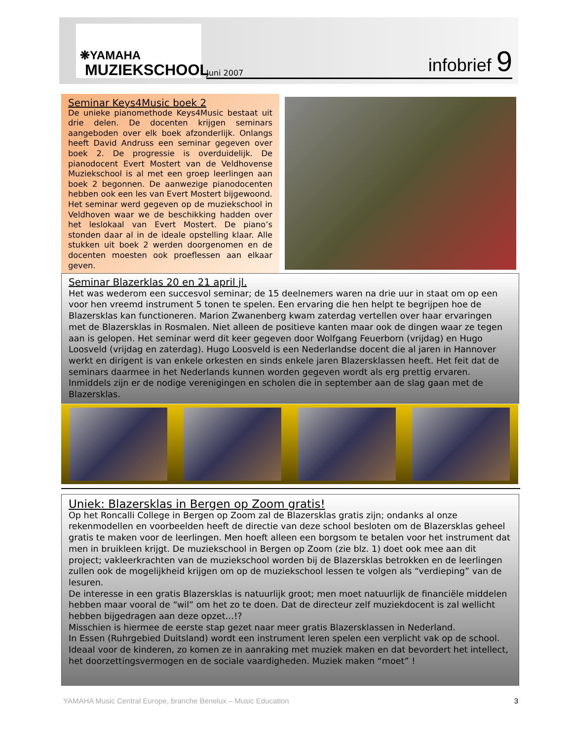❋YAMAHA
MUZIEKSCHOOL
Juni 2007 infobrief 9
Seminar Keys4Music boek 2
De unieke pianomethode Keys4Music bestaat uit drie delen. De docenten krijgen seminars aangeboden over elk boek afzonderlijk. Onlangs heeft David Andruss een seminar gegeven over boek 2. De progressie is overduidelijk. De pianodocent Evert Mostert van de Veldhovense Muziekschool is al met een groep leerlingen aan boek 2 begonnen. De aanwezige pianodocenten hebben ook een les van Evert Mostert bijgewoond. Het seminar werd gegeven op de muziekschool in Veldhoven waar we de beschikking hadden over het leslokaal van Evert Mostert. De piano’s stonden daar al in de ideale opstelling klaar. Alle stukken uit boek 2 werden doorgenomen en de docenten moesten ook proeflessen aan elkaar geven.
Seminar Blazerklas 20 en 21 april jl.
Het was wederom een succesvol seminar; de 15 deelnemers waren na drie uur in staat om op een voor hen vreemd instrument 5 tonen te spelen. Een ervaring die hen helpt te begrijpen hoe de Blazersklas kan functioneren. Marion Zwanenberg kwam zaterdag vertellen over haar ervaringen met de Blazersklas in Rosmalen. Niet alleen de positieve kanten maar ook de dingen waar ze tegen aan is gelopen. Het seminar werd dit keer gegeven door Wolfgang Feuerborn (vrijdag) en Hugo Loosveld (vrijdag en zaterdag). Hugo Loosveld is een Nederlandse docent die al jaren in Hannover werkt en dirigent is van enkele orkesten en sinds enkele jaren Blazersklassen heeft. Het feit dat de seminars daarmee in het Nederlands kunnen worden gegeven wordt als erg prettig ervaren.
Inmiddels zijn er de nodige verenigingen en scholen die in september aan de slag gaan met de Blazersklas.
Uniek: Blazersklas in Bergen op Zoom gratis!
Op het Roncalli College in Bergen op Zoom zal de Blazersklas gratis zijn; ondanks al onze rekenmodellen en voorbeelden heeft de directie van deze school besloten om de Blazersklas geheel gratis te maken voor de leerlingen. Men hoeft alleen een borgsom te betalen voor het instrument dat men in bruikleen krijgt. De muziekschool in Bergen op Zoom (zie blz. 1) doet ook mee aan dit project; vakleerkrachten van de muziekschool worden bij de Blazersklas betrokken en de leerlingen zullen ook de mogelijkheid krijgen om op de muziekschool lessen te volgen als “verdieping” van de lesuren.
De interesse in een gratis Blazersklas is natuurlijk groot; men moet natuurlijk de financiële middelen hebben maar vooral de “wil” om het zo te doen. Dat de directeur zelf muziekdocent is zal wellicht hebben bijgedragen aan deze opzet…!?
Misschien is hiermee de eerste stap gezet naar meer gratis Blazersklassen in Nederland.
In Essen (Ruhrgebied Duitsland) wordt een instrument leren spelen een verplicht vak op de school. Ideaal voor de kinderen, zo komen ze in aanraking met muziek maken en dat bevordert het intellect, het doorzettingsvermogen en de sociale vaardigheden. Muziek maken “moet” !
YAMAHA Music Central Europe, branche Benelux – Music Education 3